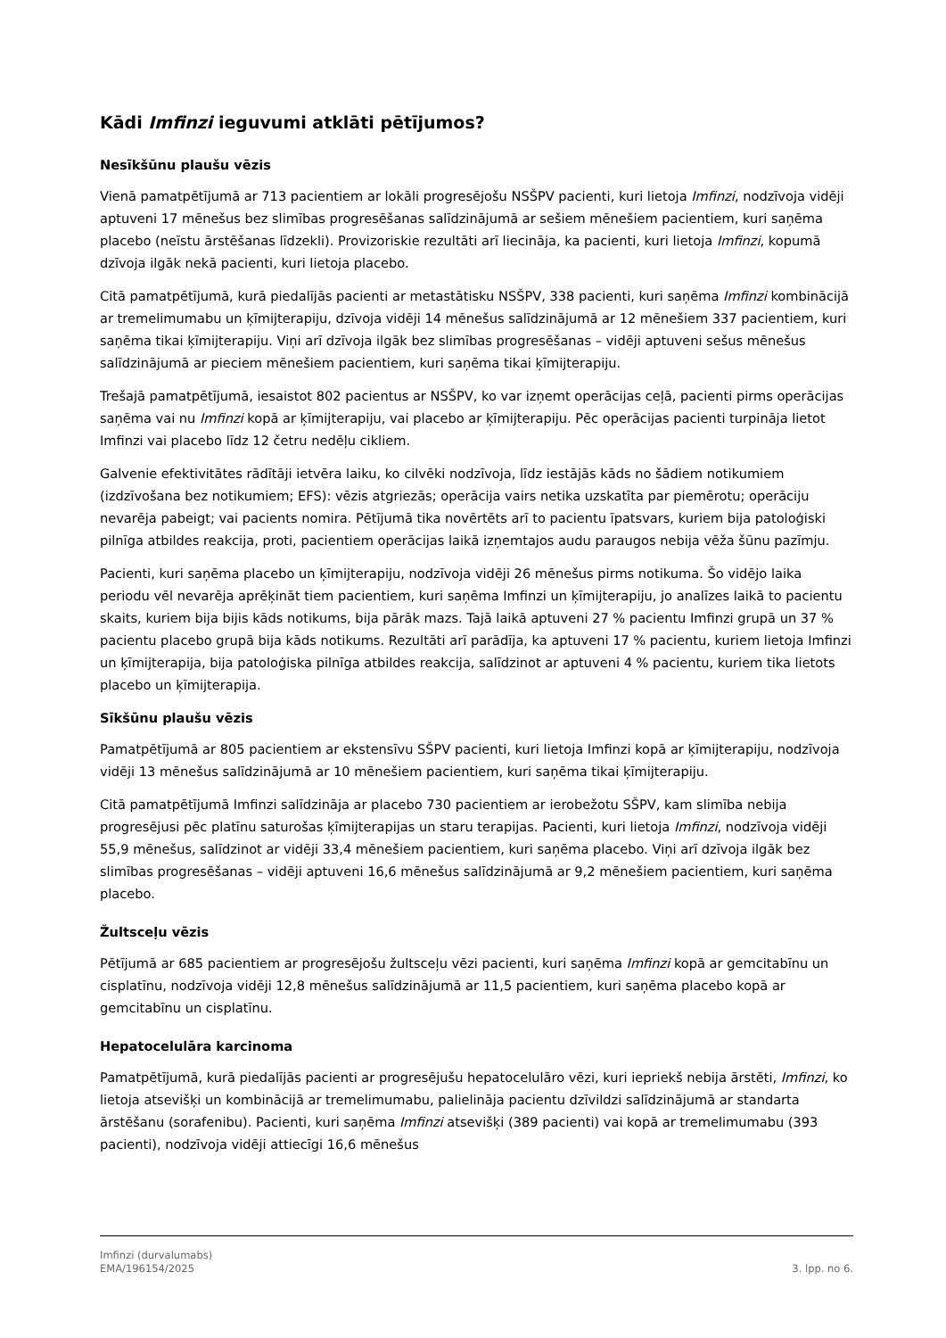Kādi Imfinzi ieguvumi atklāti pētījumos?
Nesīkšūnu plaušu vēzis
Vienā pamatpētījumā ar 713 pacientiem ar lokāli progresējošu NSŠPV pacienti, kuri lietoja Imfinzi, nodzīvoja vidēji aptuveni 17 mēnešus bez slimības progresēšanas salīdzinājumā ar sešiem mēnešiem pacientiem, kuri saņēma placebo (neīstu ārstēšanas līdzekli). Provizoriskie rezultāti arī liecināja, ka pacienti, kuri lietoja Imfinzi, kopumā dzīvoja ilgāk nekā pacienti, kuri lietoja placebo.
Citā pamatpētījumā, kurā piedalījās pacienti ar metastātisku NSŠPV, 338 pacienti, kuri saņēma Imfinzi kombinācijā ar tremelimumabu un ķīmijterapiju, dzīvoja vidēji 14 mēnešus salīdzinājumā ar 12 mēnešiem 337 pacientiem, kuri saņēma tikai ķīmijterapiju. Viņi arī dzīvoja ilgāk bez slimības progresēšanas – vidēji aptuveni sešus mēnešus salīdzinājumā ar pieciem mēnešiem pacientiem, kuri saņēma tikai ķīmijterapiju.
Trešajā pamatpētījumā, iesaistot 802 pacientus ar NSŠPV, ko var izņemt operācijas ceļā, pacienti pirms operācijas saņēma vai nu Imfinzi kopā ar ķīmijterapiju, vai placebo ar ķīmijterapiju. Pēc operācijas pacienti turpināja lietot Imfinzi vai placebo līdz 12 četru nedēļu cikliem.
Galvenie efektivitātes rādītāji ietvēra laiku, ko cilvēki nodzīvoja, līdz iestājās kāds no šādiem notikumiem (izdzīvošana bez notikumiem; EFS): vēzis atgriezās; operācija vairs netika uzskatīta par piemērotu; operāciju nevarēja pabeigt; vai pacients nomira. Pētījumā tika novērtēts arī to pacientu īpatsvars, kuriem bija patoloģiski pilnīga atbildes reakcija, proti, pacientiem operācijas laikā izņemtajos audu paraugos nebija vēža šūnu pazīmju.
Pacienti, kuri saņēma placebo un ķīmijterapiju, nodzīvoja vidēji 26 mēnešus pirms notikuma. Šo vidējo laika periodu vēl nevarēja aprēķināt tiem pacientiem, kuri saņēma Imfinzi un ķīmijterapiju, jo analīzes laikā to pacientu skaits, kuriem bija bijis kāds notikums, bija pārāk mazs. Tajā laikā aptuveni 27 % pacientu Imfinzi grupā un 37 % pacientu placebo grupā bija kāds notikums. Rezultāti arī parādīja, ka aptuveni 17 % pacientu, kuriem lietoja Imfinzi un ķīmijterapija, bija patoloģiska pilnīga atbildes reakcija, salīdzinot ar aptuveni 4 % pacientu, kuriem tika lietots placebo un ķīmijterapija.
Sīkšūnu plaušu vēzis
Pamatpētījumā ar 805 pacientiem ar ekstensīvu SŠPV pacienti, kuri lietoja Imfinzi kopā ar ķīmijterapiju, nodzīvoja vidēji 13 mēnešus salīdzinājumā ar 10 mēnešiem pacientiem, kuri saņēma tikai ķīmijterapiju.
Citā pamatpētījumā Imfinzi salīdzināja ar placebo 730 pacientiem ar ierobežotu SŠPV, kam slimība nebija progresējusi pēc platīnu saturošas ķīmijterapijas un staru terapijas. Pacienti, kuri lietoja Imfinzi, nodzīvoja vidēji 55,9 mēnešus, salīdzinot ar vidēji 33,4 mēnešiem pacientiem, kuri saņēma placebo. Viņi arī dzīvoja ilgāk bez slimības progresēšanas – vidēji aptuveni 16,6 mēnešus salīdzinājumā ar 9,2 mēnešiem pacientiem, kuri saņēma placebo.
Žultsceļu vēzis
Pētījumā ar 685 pacientiem ar progresējošu žultsceļu vēzi pacienti, kuri saņēma Imfinzi kopā ar gemcitabīnu un cisplatīnu, nodzīvoja vidēji 12,8 mēnešus salīdzinājumā ar 11,5 pacientiem, kuri saņēma placebo kopā ar gemcitabīnu un cisplatīnu.
Hepatocelulāra karcinoma
Pamatpētījumā, kurā piedalījās pacienti ar progresējušu hepatocelulāro vēzi, kuri iepriekš nebija ārstēti, Imfinzi, ko lietoja atsevišķi un kombinācijā ar tremelimumabu, palielināja pacientu dzīvildzi salīdzinājumā ar standarta ārstēšanu (sorafenibu). Pacienti, kuri saņēma Imfinzi atsevišķi (389 pacienti) vai kopā ar tremelimumabu (393 pacienti), nodzīvoja vidēji attiecīgi 16,6 mēnešus
Imfinzi (durvalumabs)
EMA/196154/2025
3. lpp. no 6.